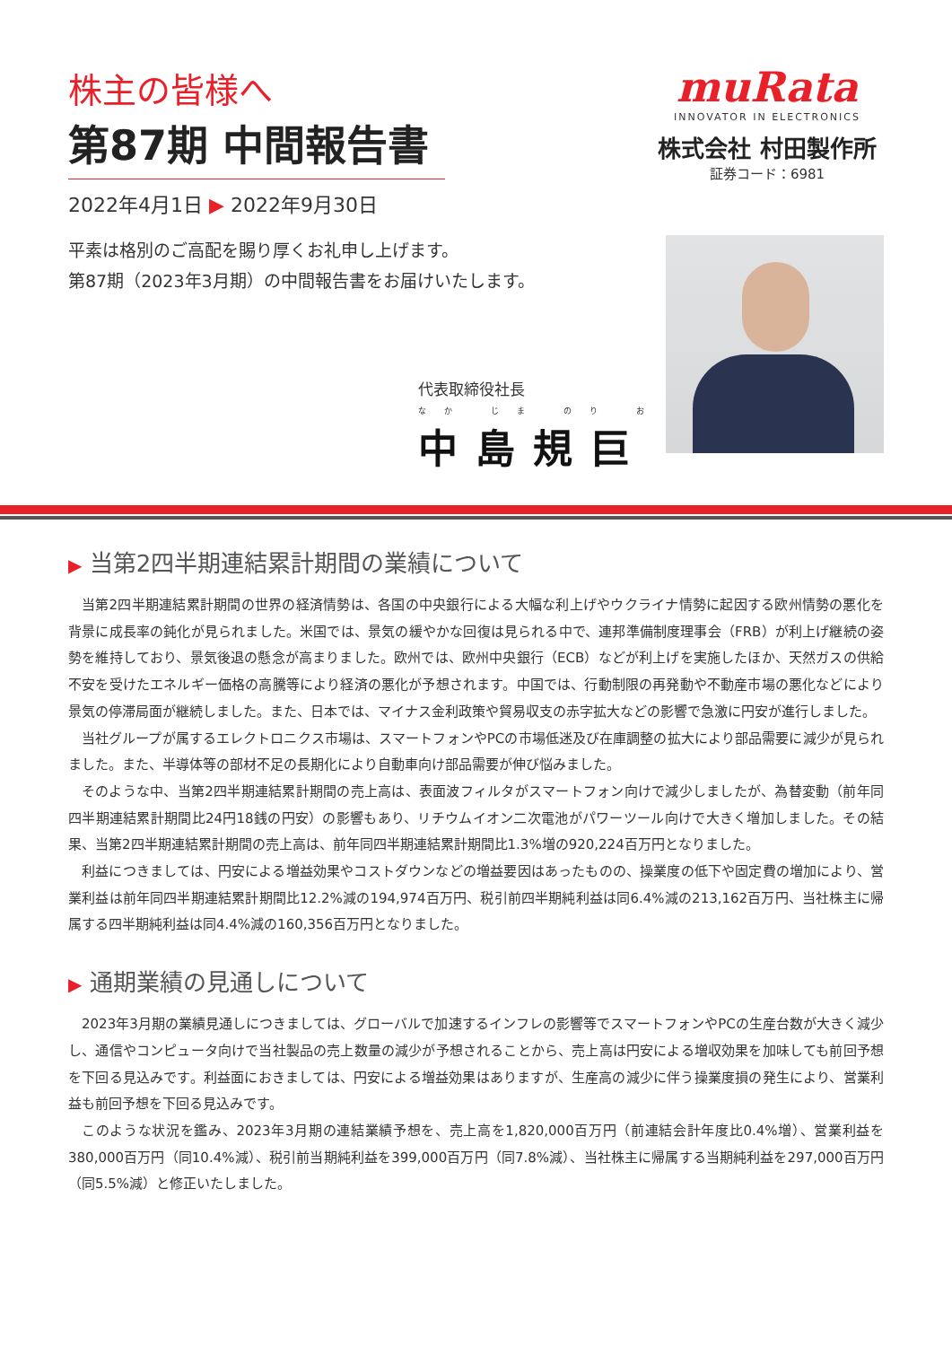株主の皆様へ
第87期 中間報告書
2022年4月1日 ▶ 2022年9月30日
muRata
INNOVATOR IN ELECTRONICS
株式会社 村田製作所
証券コード：6981
平素は格別のご高配を賜り厚くお礼申し上げます。
第87期（2023年3月期）の中間報告書をお届けいたします。
代表取締役社長
なか じま のり お
中島規巨
▶ 当第2四半期連結累計期間の業績について
当第2四半期連結累計期間の世界の経済情勢は、各国の中央銀行による大幅な利上げやウクライナ情勢に起因する欧州情勢の悪化を背景に成長率の鈍化が見られました。米国では、景気の緩やかな回復は見られる中で、連邦準備制度理事会（FRB）が利上げ継続の姿勢を維持しており、景気後退の懸念が高まりました。欧州では、欧州中央銀行（ECB）などが利上げを実施したほか、天然ガスの供給不安を受けたエネルギー価格の高騰等により経済の悪化が予想されます。中国では、行動制限の再発動や不動産市場の悪化などにより景気の停滞局面が継続しました。また、日本では、マイナス金利政策や貿易収支の赤字拡大などの影響で急激に円安が進行しました。
当社グループが属するエレクトロニクス市場は、スマートフォンやPCの市場低迷及び在庫調整の拡大により部品需要に減少が見られました。また、半導体等の部材不足の長期化により自動車向け部品需要が伸び悩みました。
そのような中、当第2四半期連結累計期間の売上高は、表面波フィルタがスマートフォン向けで減少しましたが、為替変動（前年同四半期連結累計期間比24円18銭の円安）の影響もあり、リチウムイオン二次電池がパワーツール向けで大きく増加しました。その結果、当第2四半期連結累計期間の売上高は、前年同四半期連結累計期間比1.3%増の920,224百万円となりました。
利益につきましては、円安による増益効果やコストダウンなどの増益要因はあったものの、操業度の低下や固定費の増加により、営業利益は前年同四半期連結累計期間比12.2%減の194,974百万円、税引前四半期純利益は同6.4%減の213,162百万円、当社株主に帰属する四半期純利益は同4.4%減の160,356百万円となりました。
▶ 通期業績の見通しについて
2023年3月期の業績見通しにつきましては、グローバルで加速するインフレの影響等でスマートフォンやPCの生産台数が大きく減少し、通信やコンピュータ向けで当社製品の売上数量の減少が予想されることから、売上高は円安による増収効果を加味しても前回予想を下回る見込みです。利益面におきましては、円安による増益効果はありますが、生産高の減少に伴う操業度損の発生により、営業利益も前回予想を下回る見込みです。
このような状況を鑑み、2023年3月期の連結業績予想を、売上高を1,820,000百万円（前連結会計年度比0.4%増）、営業利益を380,000百万円（同10.4%減）、税引前当期純利益を399,000百万円（同7.8%減）、当社株主に帰属する当期純利益を297,000百万円（同5.5%減）と修正いたしました。